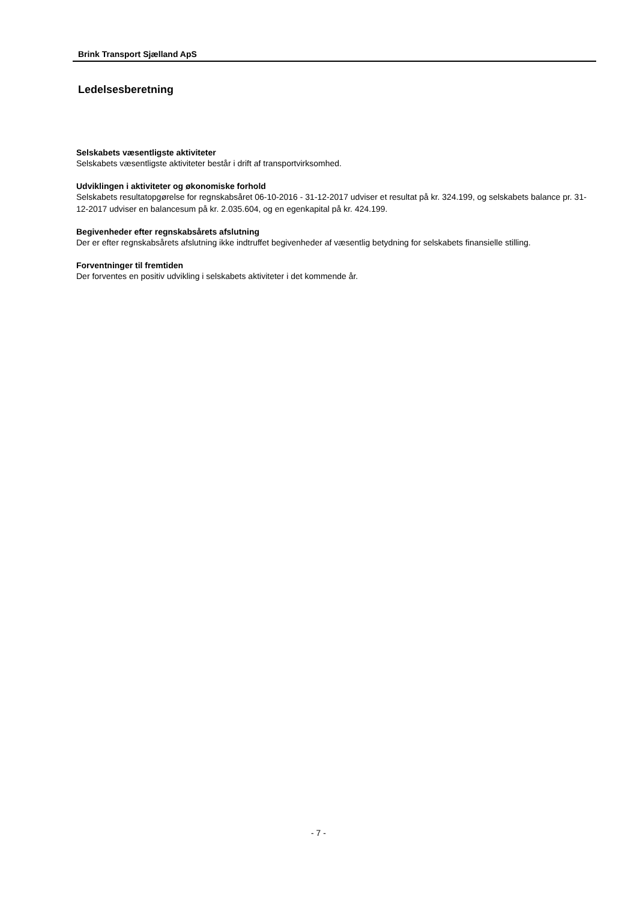Brink Transport Sjælland ApS
Ledelsesberetning
Selskabets væsentligste aktiviteter
Selskabets væsentligste aktiviteter består i drift af transportvirksomhed.
Udviklingen i aktiviteter og økonomiske forhold
Selskabets resultatopgørelse for regnskabsåret 06-10-2016 - 31-12-2017 udviser et resultat på kr. 324.199, og selskabets balance pr. 31-12-2017 udviser en balancesum på kr. 2.035.604, og en egenkapital på kr. 424.199.
Begivenheder efter regnskabsårets afslutning
Der er efter regnskabsårets afslutning ikke indtruffet begivenheder af væsentlig betydning for selskabets finansielle stilling.
Forventninger til fremtiden
Der forventes en positiv udvikling i selskabets aktiviteter i det kommende år.
- 7 -